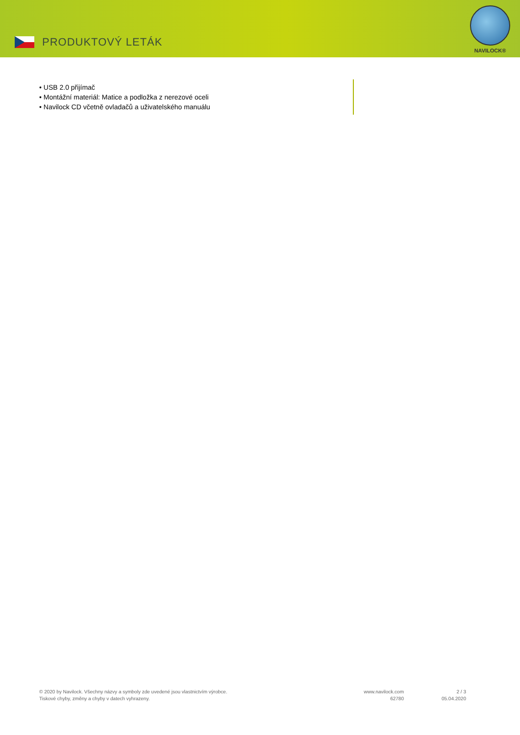PRODUKTOVÝ LETÁK
NAVILOCK®
• USB 2.0 přijímač
• Montážní materiál: Matice a podložka z nerezové oceli
• Navilock CD včetně ovladačů a uživatelského manuálu
© 2020 by Navilock. Všechny názvy a symboly zde uvedené jsou vlastnictvím výrobce.
Tiskové chyby, změny a chyby v datech vyhrazeny.
www.navilock.com
62780
2 / 3
05.04.2020